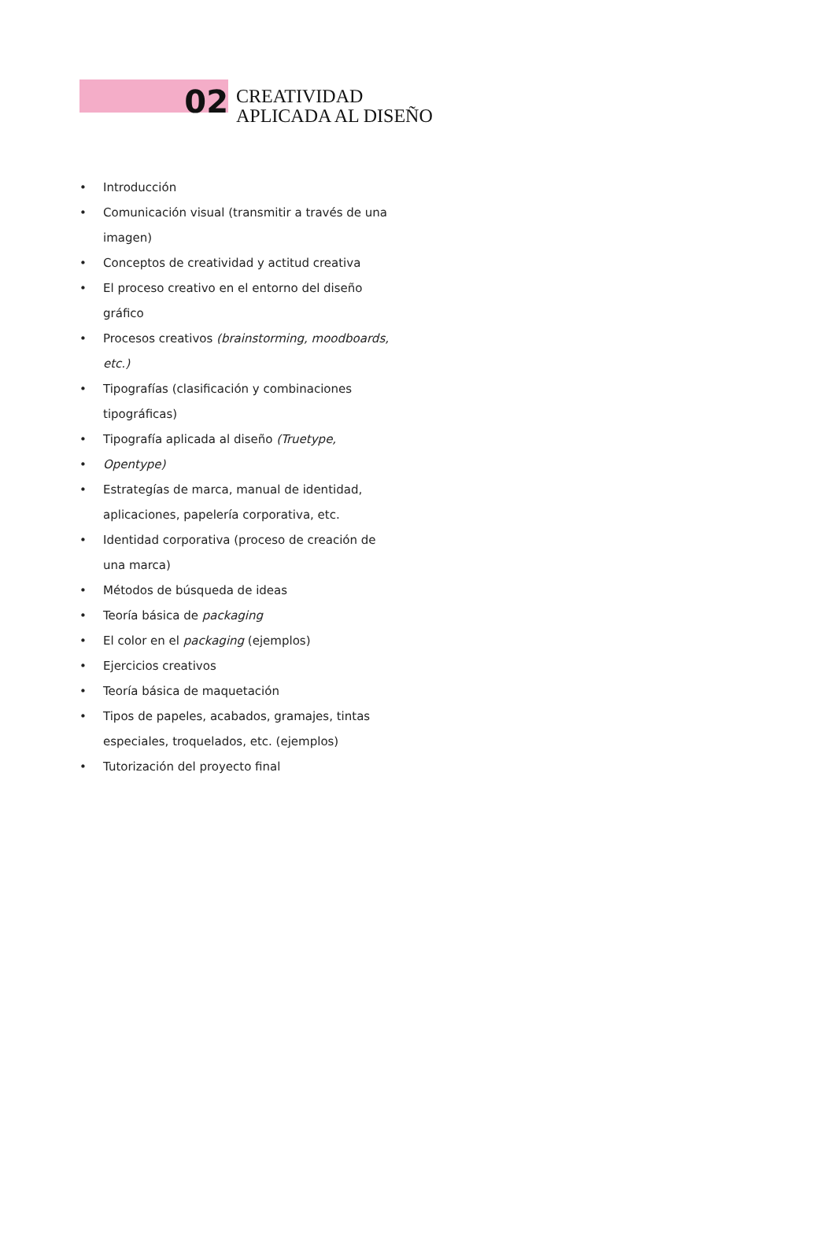02
CREATIVIDAD
APLICADA AL DISEÑO
• Introducción
• Comunicación visual (transmitir a través de una imagen)
• Conceptos de creatividad y actitud creativa
• El proceso creativo en el entorno del diseño gráfico
• Procesos creativos (brainstorming, moodboards, etc.)
• Tipografías (clasificación y combinaciones tipográficas)
• Tipografía aplicada al diseño (Truetype,
• Opentype)
• Estrategías de marca, manual de identidad, aplicaciones, papelería corporativa, etc.
• Identidad corporativa (proceso de creación de una marca)
• Métodos de búsqueda de ideas
• Teoría básica de packaging
• El color en el packaging (ejemplos)
• Ejercicios creativos
• Teoría básica de maquetación
• Tipos de papeles, acabados, gramajes, tintas especiales, troquelados, etc. (ejemplos)
• Tutorización del proyecto final